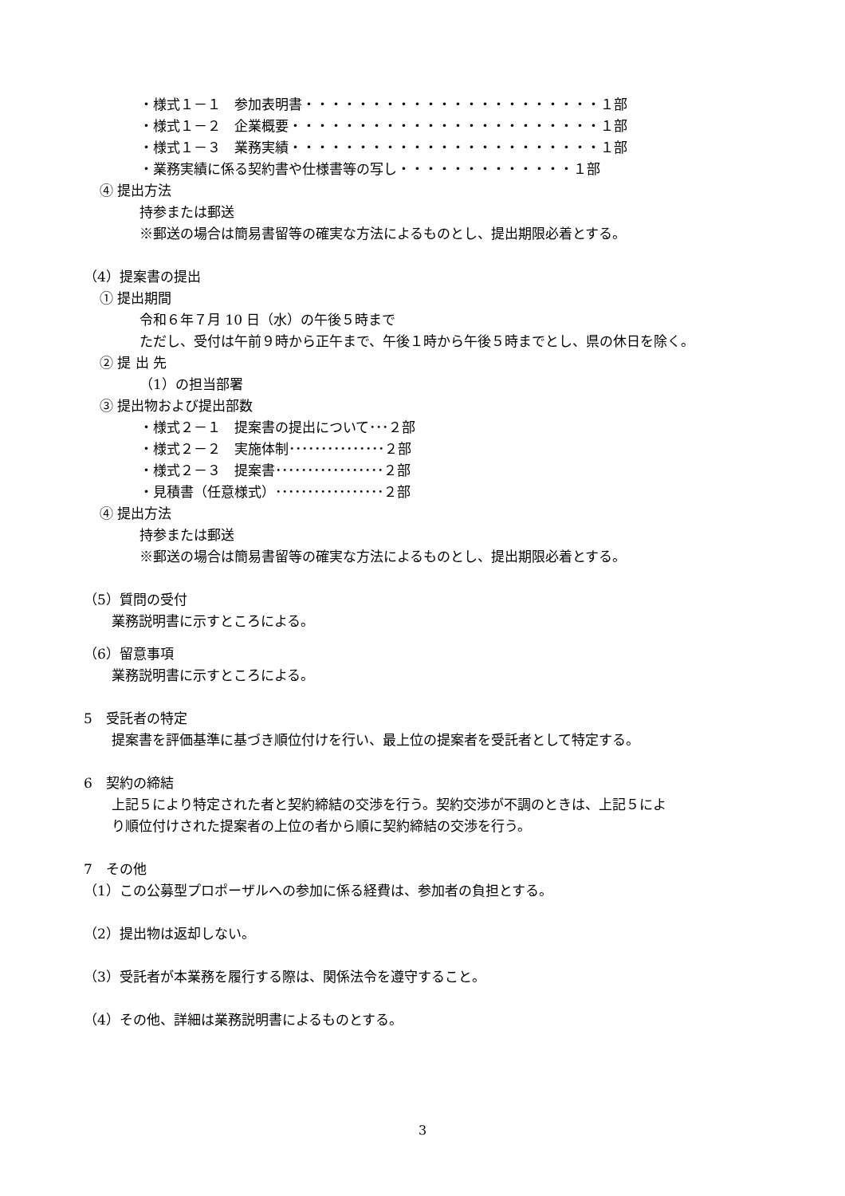・様式１－１　参加表明書・・・・・・・・・・・・・・・・・・・・・・１部
・様式１－２　企業概要・・・・・・・・・・・・・・・・・・・・・・・１部
・様式１－３　業務実績・・・・・・・・・・・・・・・・・・・・・・・１部
・業務実績に係る契約書や仕様書等の写し・・・・・・・・・・・・・１部
④ 提出方法
持参または郵送
※郵送の場合は簡易書留等の確実な方法によるものとし、提出期限必着とする。
（4）提案書の提出
① 提出期間
令和６年７月 10 日（水）の午後５時まで
ただし、受付は午前９時から正午まで、午後１時から午後５時までとし、県の休日を除く。
② 提 出 先
（1）の担当部署
③ 提出物および提出部数
・様式２－１　提案書の提出について･･･２部
・様式２－２　実施体制･･･････････････２部
・様式２－３　提案書･････････････････２部
・見積書（任意様式）･････････････････２部
④ 提出方法
持参または郵送
※郵送の場合は簡易書留等の確実な方法によるものとし、提出期限必着とする。
（5）質問の受付
業務説明書に示すところによる。
（6）留意事項
業務説明書に示すところによる。
5　受託者の特定
提案書を評価基準に基づき順位付けを行い、最上位の提案者を受託者として特定する。
6　契約の締結
上記５により特定された者と契約締結の交渉を行う。契約交渉が不調のときは、上記５によ
り順位付けされた提案者の上位の者から順に契約締結の交渉を行う。
7　その他
（1）この公募型プロポーザルへの参加に係る経費は、参加者の負担とする。
（2）提出物は返却しない。
（3）受託者が本業務を履行する際は、関係法令を遵守すること。
（4）その他、詳細は業務説明書によるものとする。
3